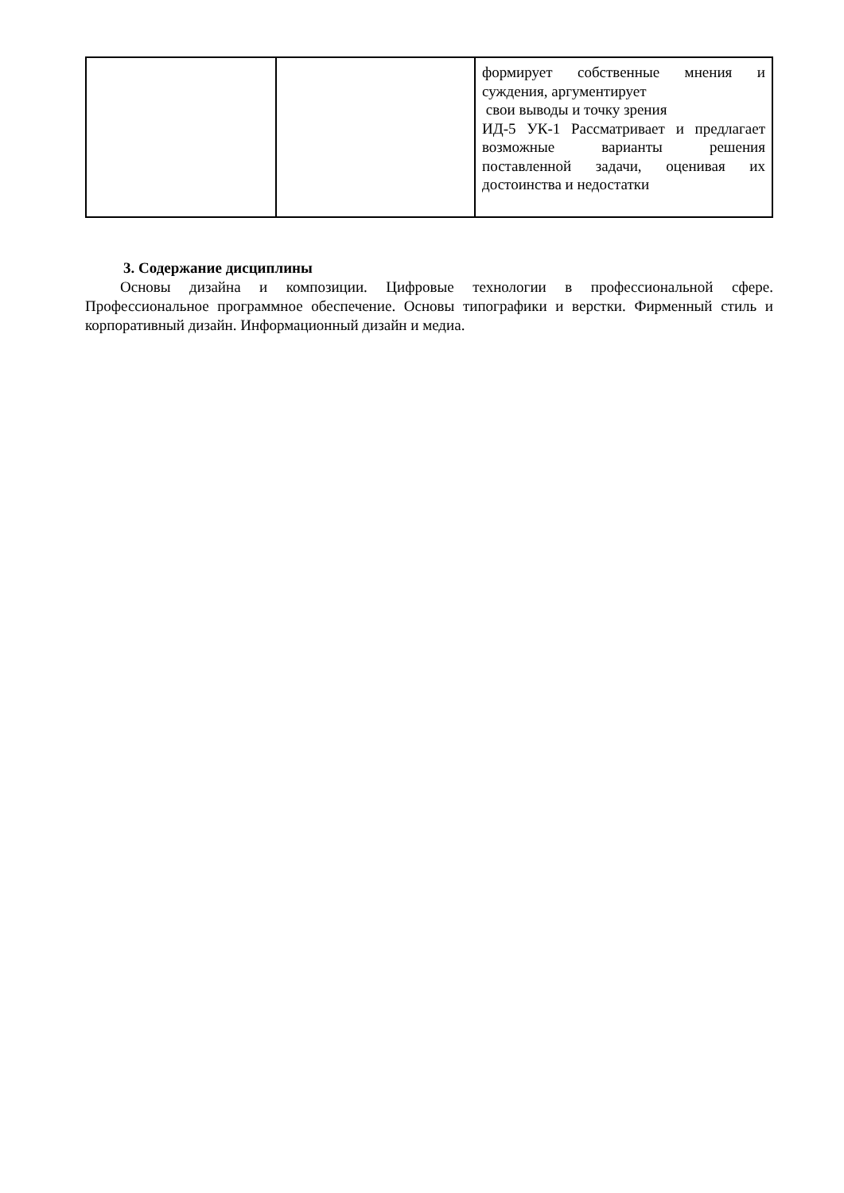| | | формирует собственные мнения и суждения, аргументирует свои выводы и точку зрения ИД-5 УК-1 Рассматривает и предлагает возможные варианты решения поставленной задачи, оценивая их достоинства и недостатки |
3. Содержание дисциплины
Основы дизайна и композиции. Цифровые технологии в профессиональной сфере. Профессиональное программное обеспечение. Основы типографики и верстки. Фирменный стиль и корпоративный дизайн. Информационный дизайн и медиа.